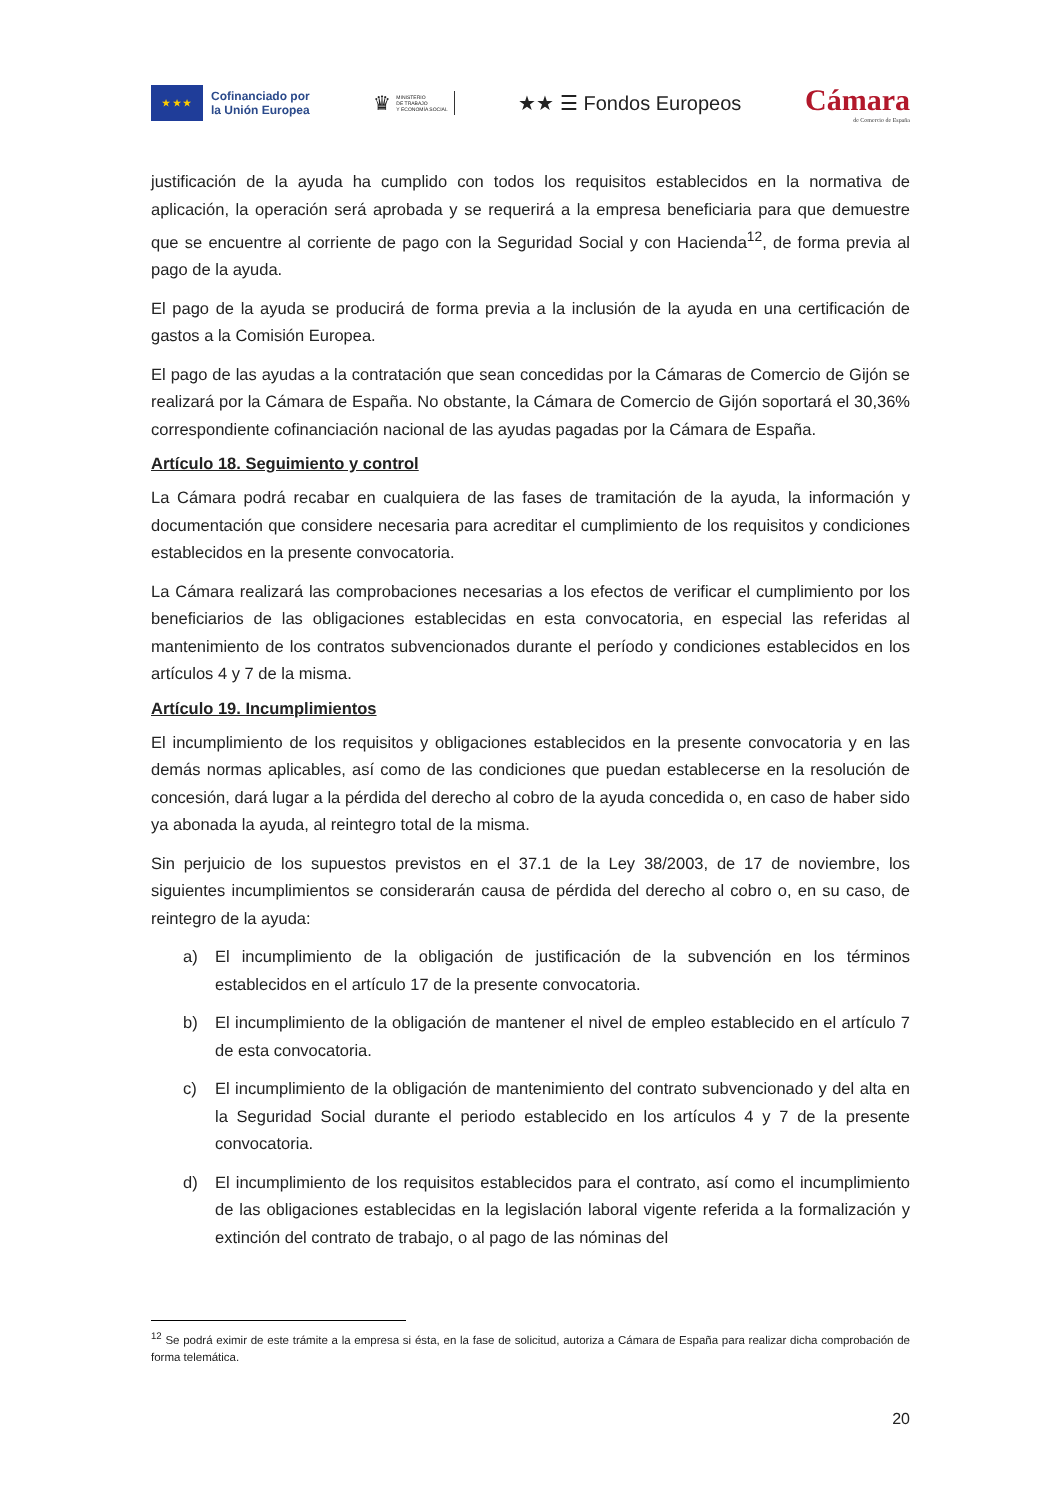★ ★ ★
Cofinanciado por
la Unión Europea
♛ MINISTERIO
DE TRABAJO
Y ECONOMÍA SOCIAL
★★ ☰ Fondos Europeos
Cámara
de Comercio de España
justificación de la ayuda ha cumplido con todos los requisitos establecidos en la normativa de aplicación, la operación será aprobada y se requerirá a la empresa beneficiaria para que demuestre que se encuentre al corriente de pago con la Seguridad Social y con Hacienda<sup>12</sup>, de forma previa al pago de la ayuda.
El pago de la ayuda se producirá de forma previa a la inclusión de la ayuda en una certificación de gastos a la Comisión Europea.
El pago de las ayudas a la contratación que sean concedidas por la Cámaras de Comercio de Gijón se realizará por la Cámara de España. No obstante, la Cámara de Comercio de Gijón soportará el 30,36% correspondiente cofinanciación nacional de las ayudas pagadas por la Cámara de España.
Artículo 18. Seguimiento y control
La Cámara podrá recabar en cualquiera de las fases de tramitación de la ayuda, la información y documentación que considere necesaria para acreditar el cumplimiento de los requisitos y condiciones establecidos en la presente convocatoria.
La Cámara realizará las comprobaciones necesarias a los efectos de verificar el cumplimiento por los beneficiarios de las obligaciones establecidas en esta convocatoria, en especial las referidas al mantenimiento de los contratos subvencionados durante el período y condiciones establecidos en los artículos 4 y 7 de la misma.
Artículo 19. Incumplimientos
El incumplimiento de los requisitos y obligaciones establecidos en la presente convocatoria y en las demás normas aplicables, así como de las condiciones que puedan establecerse en la resolución de concesión, dará lugar a la pérdida del derecho al cobro de la ayuda concedida o, en caso de haber sido ya abonada la ayuda, al reintegro total de la misma.
Sin perjuicio de los supuestos previstos en el 37.1 de la Ley 38/2003, de 17 de noviembre, los siguientes incumplimientos se considerarán causa de pérdida del derecho al cobro o, en su caso, de reintegro de la ayuda:
a) El incumplimiento de la obligación de justificación de la subvención en los términos establecidos en el artículo 17 de la presente convocatoria.
b) El incumplimiento de la obligación de mantener el nivel de empleo establecido en el artículo 7 de esta convocatoria.
c) El incumplimiento de la obligación de mantenimiento del contrato subvencionado y del alta en la Seguridad Social durante el periodo establecido en los artículos 4 y 7 de la presente convocatoria.
d) El incumplimiento de los requisitos establecidos para el contrato, así como el incumplimiento de las obligaciones establecidas en la legislación laboral vigente referida a la formalización y extinción del contrato de trabajo, o al pago de las nóminas del
<sup>12</sup> Se podrá eximir de este trámite a la empresa si ésta, en la fase de solicitud, autoriza a Cámara de España para realizar dicha comprobación de forma telemática.
20